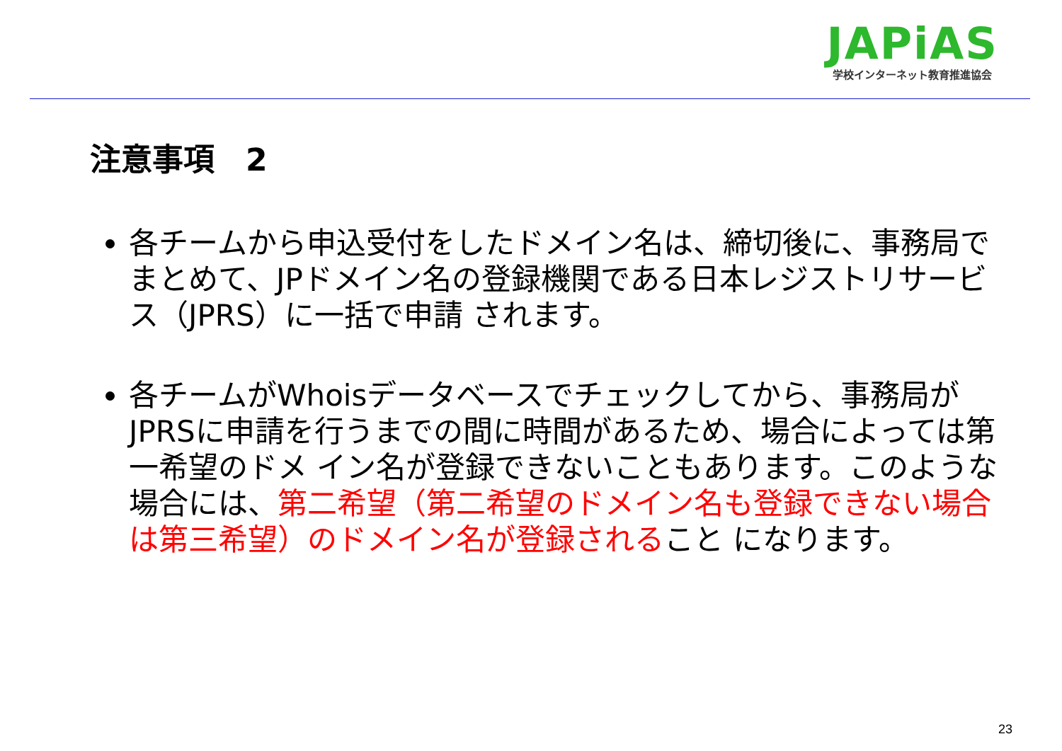JAPiAS
学校インターネット教育推進協会
注意事項　2
各チームから申込受付をしたドメイン名は、締切後に、事務局でまとめて、JPドメイン名の登録機関である日本レジストリサービス（JPRS）に一括で申請 されます。
各チームがWhoisデータベースでチェックしてから、事務局がJPRSに申請を行うまでの間に時間があるため、場合によっては第一希望のドメ イン名が登録できないこともあります。このような場合には、第二希望（第二希望のドメイン名も登録できない場合は第三希望）のドメイン名が登録されること になります。
23